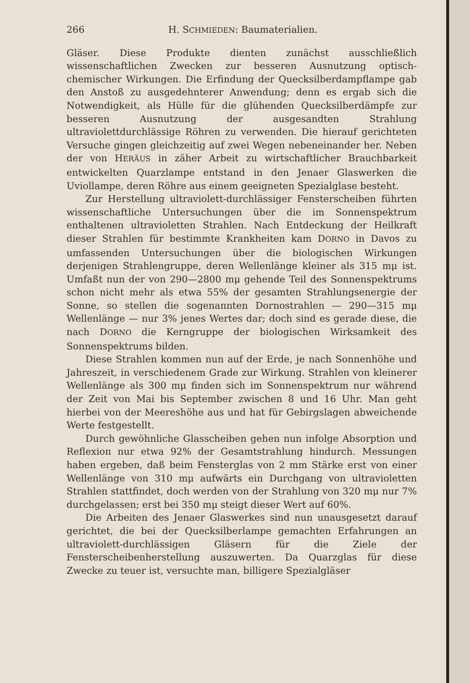266 H. SCHMIEDEN: Baumaterialien.
Gläser. Diese Produkte dienten zunächst ausschließlich wissenschaftlichen Zwecken zur besseren Ausnutzung optisch-chemischer Wirkungen. Die Erfindung der Quecksilberdampflampe gab den Anstoß zu ausgedehnterer Anwendung; denn es ergab sich die Notwendigkeit, als Hülle für die glühenden Quecksilberdämpfe zur besseren Ausnutzung der ausgesandten Strahlung ultraviolettdurchlässige Röhren zu verwenden. Die hierauf gerichteten Versuche gingen gleichzeitig auf zwei Wegen nebeneinander her. Neben der von HERÄUS in zäher Arbeit zu wirtschaftlicher Brauchbarkeit entwickelten Quarzlampe entstand in den Jenaer Glaswerken die Uviollampe, deren Röhre aus einem geeigneten Spezialglase besteht.
Zur Herstellung ultraviolett-durchlässiger Fensterscheiben führten wissenschaftliche Untersuchungen über die im Sonnenspektrum enthaltenen ultravioletten Strahlen. Nach Entdeckung der Heilkraft dieser Strahlen für bestimmte Krankheiten kam DORNO in Davos zu umfassenden Untersuchungen über die biologischen Wirkungen derjenigen Strahlengruppe, deren Wellenlänge kleiner als 315 mμ ist. Umfaßt nun der von 290—2800 mμ gehende Teil des Sonnenspektrums schon nicht mehr als etwa 55% der gesamten Strahlungsenergie der Sonne, so stellen die sogenannten Dornostrahlen — 290—315 mμ Wellenlänge — nur 3% jenes Wertes dar; doch sind es gerade diese, die nach DORNO die Kerngruppe der biologischen Wirksamkeit des Sonnenspektrums bilden.
Diese Strahlen kommen nun auf der Erde, je nach Sonnenhöhe und Jahreszeit, in verschiedenem Grade zur Wirkung. Strahlen von kleinerer Wellenlänge als 300 mμ finden sich im Sonnenspektrum nur während der Zeit von Mai bis September zwischen 8 und 16 Uhr. Man geht hierbei von der Meereshöhe aus und hat für Gebirgslagen abweichende Werte festgestellt.
Durch gewöhnliche Glasscheiben gehen nun infolge Absorption und Reflexion nur etwa 92% der Gesamtstrahlung hindurch. Messungen haben ergeben, daß beim Fensterglas von 2 mm Stärke erst von einer Wellenlänge von 310 mμ aufwärts ein Durchgang von ultravioletten Strahlen stattfindet, doch werden von der Strahlung von 320 mμ nur 7% durchgelassen; erst bei 350 mμ steigt dieser Wert auf 60%.
Die Arbeiten des Jenaer Glaswerkes sind nun unausgesetzt darauf gerichtet, die bei der Quecksilberlampe gemachten Erfahrungen an ultraviolett-durchlässigen Gläsern für die Ziele der Fensterscheibenherstellung auszuwerten. Da Quarzglas für diese Zwecke zu teuer ist, versuchte man, billigere Spezialgläser